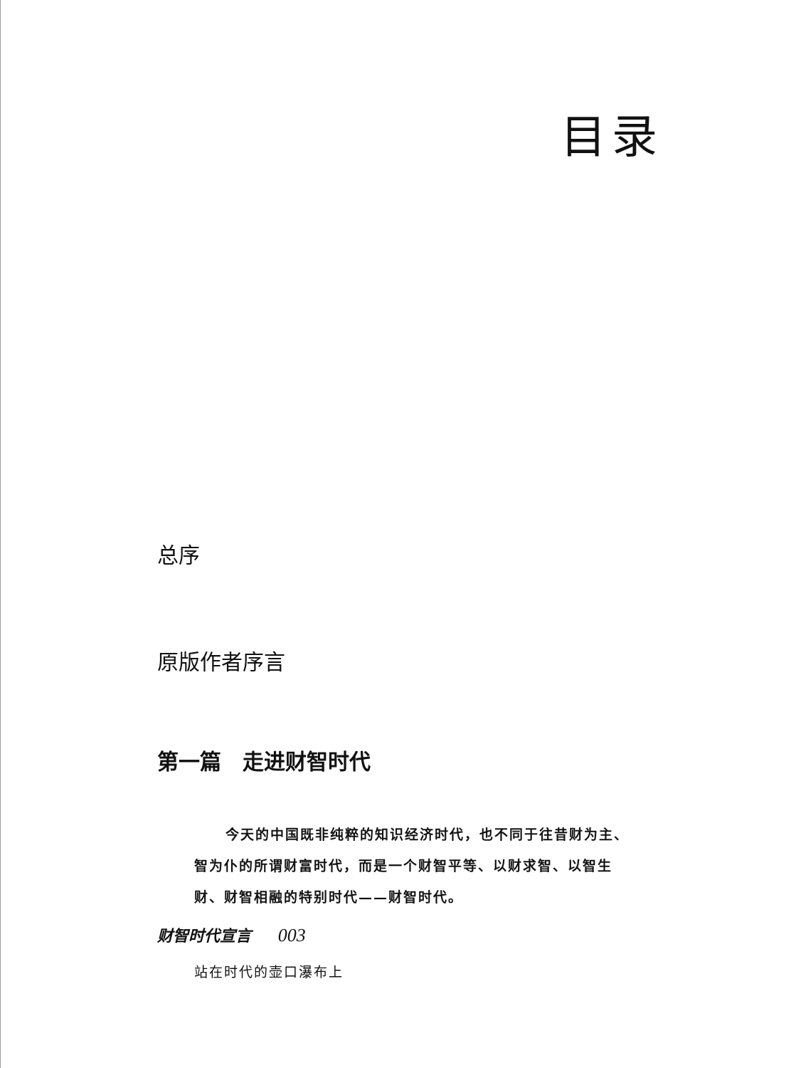目录
总序
原版作者序言
第一篇　走进财智时代
今天的中国既非纯粹的知识经济时代，也不同于往昔财为主、智为仆的所谓财富时代，而是一个财智平等、以财求智、以智生财、财智相融的特别时代——财智时代。
财智时代宣言 003
站在时代的壶口瀑布上